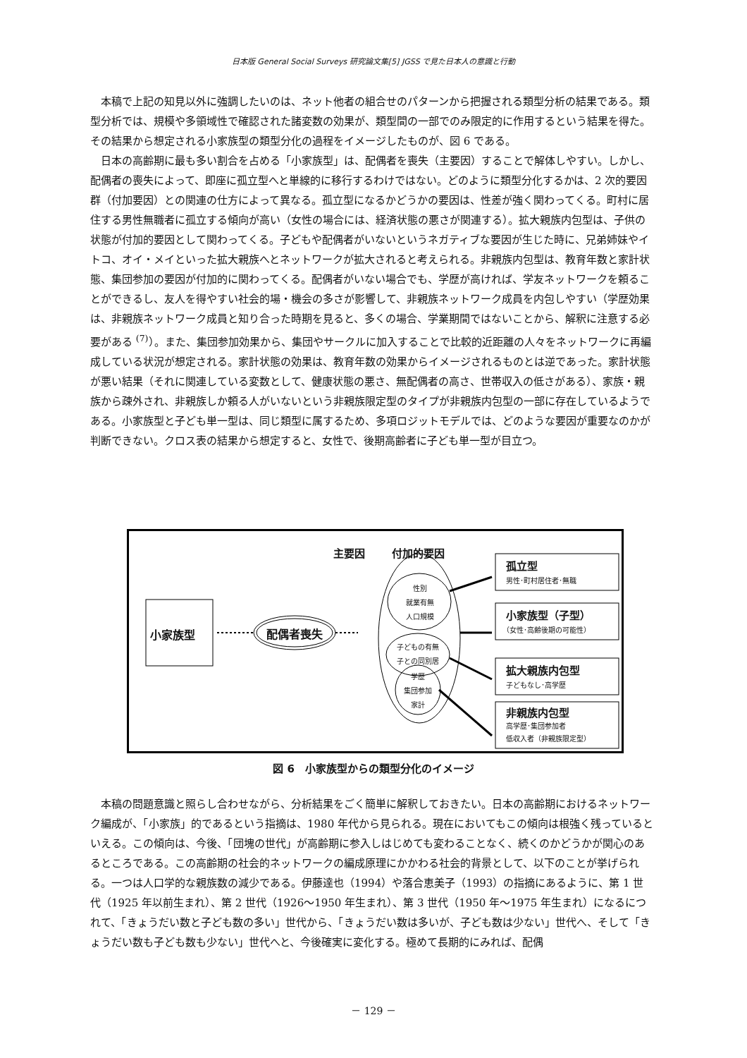日本版 General Social Surveys 研究論文集[5] JGSS で見た日本人の意識と行動
本稿で上記の知見以外に強調したいのは、ネット他者の組合せのパターンから把握される類型分析の結果である。類型分析では、規模や多領域性で確認された諸変数の効果が、類型間の一部でのみ限定的に作用するという結果を得た。その結果から想定される小家族型の類型分化の過程をイメージしたものが、図 6 である。
日本の高齢期に最も多い割合を占める「小家族型」は、配偶者を喪失（主要因）することで解体しやすい。しかし、配偶者の喪失によって、即座に孤立型へと単線的に移行するわけではない。どのように類型分化するかは、2 次的要因群（付加要因）との関連の仕方によって異なる。孤立型になるかどうかの要因は、性差が強く関わってくる。町村に居住する男性無職者に孤立する傾向が高い（女性の場合には、経済状態の悪さが関連する）。拡大親族内包型は、子供の状態が付加的要因として関わってくる。子どもや配偶者がいないというネガティブな要因が生じた時に、兄弟姉妹やイトコ、オイ・メイといった拡大親族へとネットワークが拡大されると考えられる。非親族内包型は、教育年数と家計状態、集団参加の要因が付加的に関わってくる。配偶者がいない場合でも、学歴が高ければ、学友ネットワークを頼ることができるし、友人を得やすい社会的場・機会の多さが影響して、非親族ネットワーク成員を内包しやすい（学歴効果は、非親族ネットワーク成員と知り合った時期を見ると、多くの場合、学業期間ではないことから、解釈に注意する必要がある <sup>(7)</sup>）。また、集団参加効果から、集団やサークルに加入することで比較的近距離の人々をネットワークに再編成している状況が想定される。家計状態の効果は、教育年数の効果からイメージされるものとは逆であった。家計状態が悪い結果（それに関連している変数として、健康状態の悪さ、無配偶者の高さ、世帯収入の低さがある）、家族・親族から疎外され、非親族しか頼る人がいないという非親族限定型のタイプが非親族内包型の一部に存在しているようである。小家族型と子ども単一型は、同じ類型に属するため、多項ロジットモデルでは、どのような要因が重要なのかが判断できない。クロス表の結果から想定すると、女性で、後期高齢者に子ども単一型が目立つ。
主要因 付加的要因
小家族型 配偶者喪失
性別
就業有無
人口規模
子どもの有無
子との同別居
学歴
集団参加
家計
孤立型
男性･町村居住者･無職
小家族型（子型）
（女性･高齢後期の可能性）
拡大親族内包型
子どもなし･高学歴
非親族内包型
高学歴･集団参加者
低収入者（非親族限定型）
図 6　小家族型からの類型分化のイメージ
本稿の問題意識と照らし合わせながら、分析結果をごく簡単に解釈しておきたい。日本の高齢期におけるネットワーク編成が、「小家族」的であるという指摘は、1980 年代から見られる。現在においてもこの傾向は根強く残っているといえる。この傾向は、今後、「団塊の世代」が高齢期に参入しはじめても変わることなく、続くのかどうかが関心のあるところである。この高齢期の社会的ネットワークの編成原理にかかわる社会的背景として、以下のことが挙げられる。一つは人口学的な親族数の減少である。伊藤達也（1994）や落合恵美子（1993）の指摘にあるように、第 1 世代（1925 年以前生まれ）、第 2 世代（1926～1950 年生まれ）、第 3 世代（1950 年～1975 年生まれ）になるにつれて、「きょうだい数と子ども数の多い」世代から、「きょうだい数は多いが、子ども数は少ない」世代へ、そして「きょうだい数も子ども数も少ない」世代へと、今後確実に変化する。極めて長期的にみれば、配偶
－ 129 －